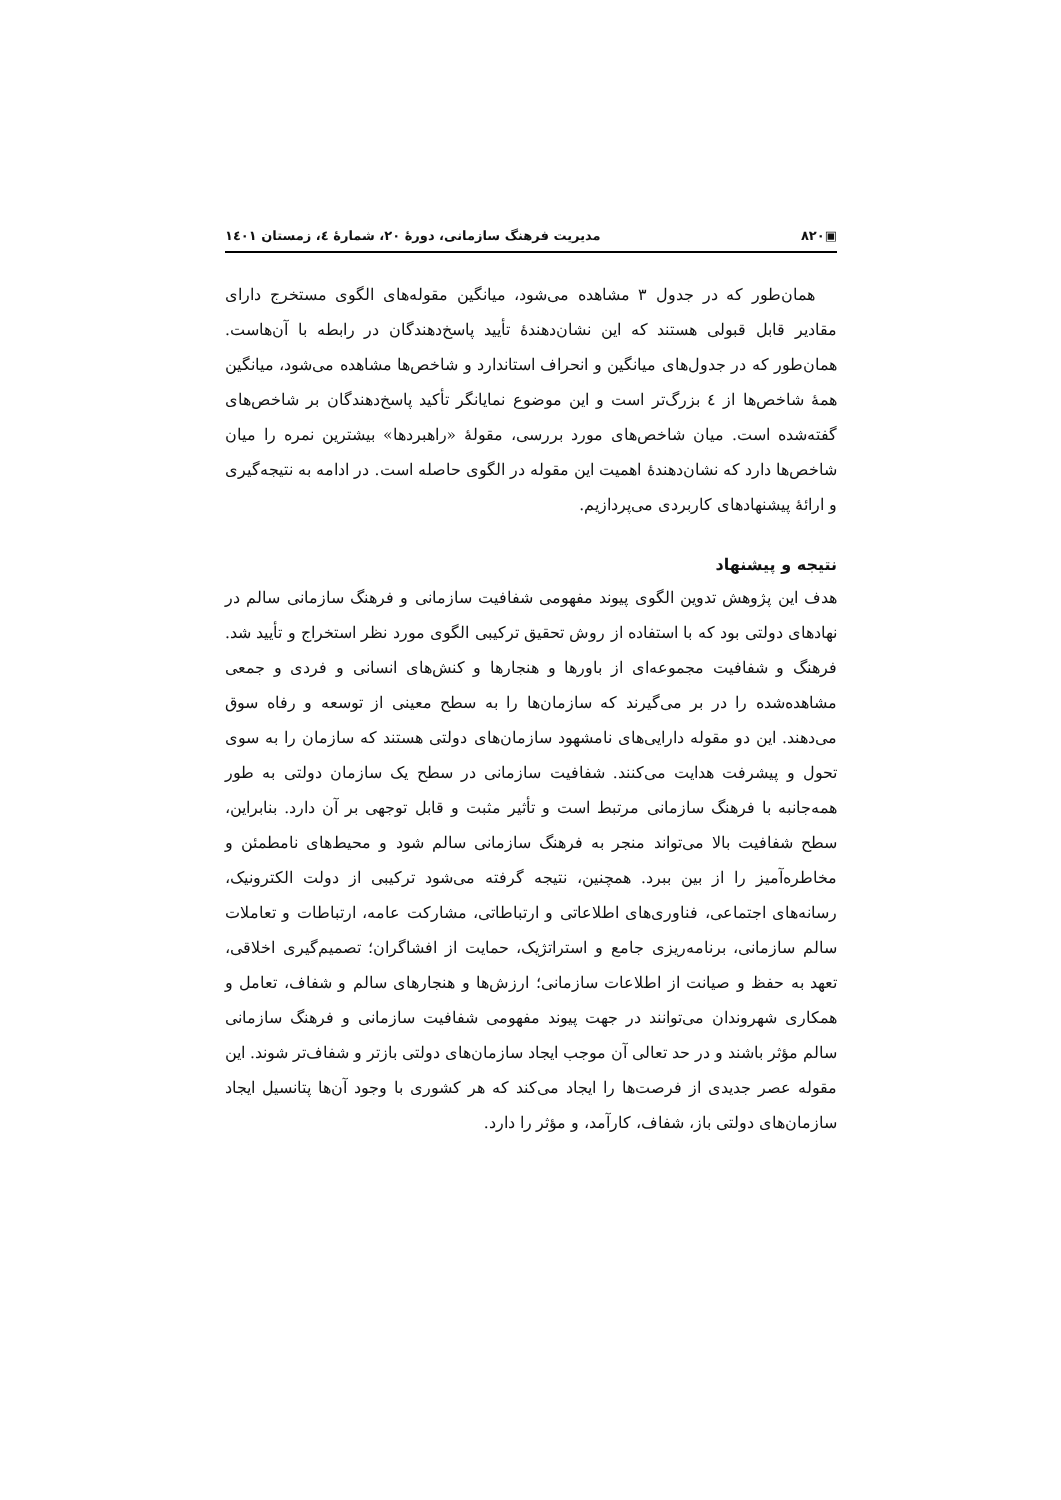▣۸۲۰ مدیریت فرهنگ سازمانی، دورهٔ ۲۰، شمارهٔ ٤، زمستان ۱٤۰۱
همان‌طور که در جدول ۳ مشاهده می‌شود، میانگین مقوله‌های الگوی مستخرج دارای مقادیر قابل قبولی هستند که این نشان‌دهندهٔ تأیید پاسخ‌دهندگان در رابطه با آن‌هاست. همان‌طور که در جدول‌های میانگین و انحراف استاندارد و شاخص‌ها مشاهده می‌شود، میانگین همهٔ شاخص‌ها از ٤ بزرگ‌تر است و این موضوع نمایانگر تأکید پاسخ‌دهندگان بر شاخص‌های گفته‌شده است. میان شاخص‌های مورد بررسی، مقولهٔ «راهبردها» بیشترین نمره را میان شاخص‌ها دارد که نشان‌دهندهٔ اهمیت این مقوله در الگوی حاصله است. در ادامه به نتیجه‌گیری و ارائهٔ پیشنهادهای کاربردی می‌پردازیم.
نتیجه و پیشنهاد
هدف این پژوهش تدوین الگوی پیوند مفهومی شفافیت سازمانی و فرهنگ سازمانی سالم در نهادهای دولتی بود که با استفاده از روش تحقیق ترکیبی الگوی مورد نظر استخراج و تأیید شد. فرهنگ و شفافیت مجموعه‌ای از باورها و هنجارها و کنش‌های انسانی و فردی و جمعی مشاهده‌شده را در بر می‌گیرند که سازمان‌ها را به سطح معینی از توسعه و رفاه سوق می‌دهند. این دو مقوله دارایی‌های نامشهود سازمان‌های دولتی هستند که سازمان را به سوی تحول و پیشرفت هدایت می‌کنند. شفافیت سازمانی در سطح یک سازمان دولتی به طور همه‌جانبه با فرهنگ سازمانی مرتبط است و تأثیر مثبت و قابل توجهی بر آن دارد. بنابراین، سطح شفافیت بالا می‌تواند منجر به فرهنگ سازمانی سالم شود و محیط‌های نامطمئن و مخاطره‌آمیز را از بین ببرد. همچنین، نتیجه گرفته می‌شود ترکیبی از دولت الکترونیک، رسانه‌های اجتماعی، فناوری‌های اطلاعاتی و ارتباطاتی، مشارکت عامه، ارتباطات و تعاملات سالم سازمانی، برنامه‌ریزی جامع و استراتژیک، حمایت از افشاگران؛ تصمیم‌گیری اخلاقی، تعهد به حفظ و صیانت از اطلاعات سازمانی؛ ارزش‌ها و هنجارهای سالم و شفاف، تعامل و همکاری شهروندان می‌توانند در جهت پیوند مفهومی شفافیت سازمانی و فرهنگ سازمانی سالم مؤثر باشند و در حد تعالی آن موجب ایجاد سازمان‌های دولتی بازتر و شفاف‌تر شوند. این مقوله عصر جدیدی از فرصت‌ها را ایجاد می‌کند که هر کشوری با وجود آن‌ها پتانسیل ایجاد سازمان‌های دولتی باز، شفاف، کارآمد، و مؤثر را دارد.